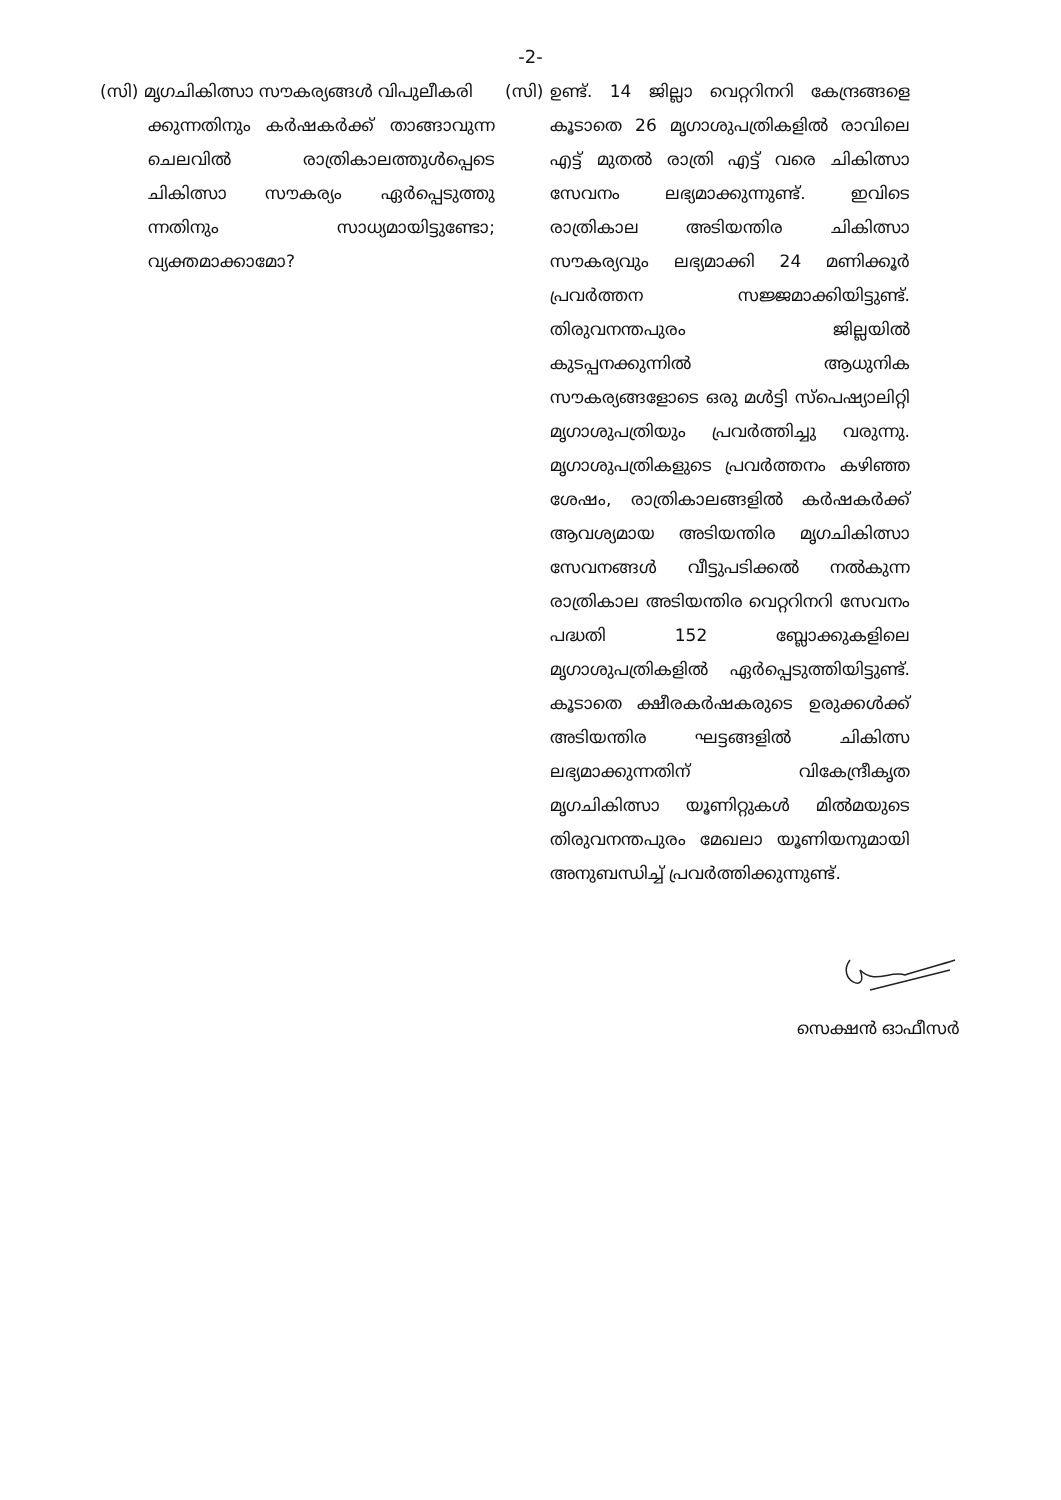-2-
(സി) മൃഗചികിത്സാ സൗകര്യങ്ങൾ വിപുലീകരി
ക്കുന്നതിനും കർഷകർക്ക് താങ്ങാവുന്ന ചെലവിൽ രാത്രികാലത്തുൾപ്പെടെ ചികിത്സാ സൗകര്യം ഏർപ്പെടുത്തു ന്നതിനും സാധ്യമായിട്ടുണ്ടോ; വ്യക്തമാക്കാമോ?
(സി)
ഉണ്ട്. 14 ജില്ലാ വെറ്ററിനറി കേന്ദ്രങ്ങളെ കൂടാതെ 26 മൃഗാശുപത്രികളിൽ രാവിലെ എട്ട് മുതൽ രാത്രി എട്ട് വരെ ചികിത്സാ സേവനം ലഭ്യമാക്കുന്നുണ്ട്. ഇവിടെ രാത്രികാല അടിയന്തിര ചികിത്സാ സൗകര്യവും ലഭ്യമാക്കി 24 മണിക്കൂർ പ്രവർത്തന സജ്ജമാക്കിയിട്ടുണ്ട്. തിരുവനന്തപുരം ജില്ലയിൽ കുടപ്പനക്കുന്നിൽ ആധുനിക സൗകര്യങ്ങളോടെ ഒരു മൾട്ടി സ്പെഷ്യാലിറ്റി മൃഗാശുപത്രിയും പ്രവർത്തിച്ചു വരുന്നു. മൃഗാശുപത്രികളുടെ പ്രവർത്തനം കഴിഞ്ഞ ശേഷം, രാത്രികാലങ്ങളിൽ കർഷകർക്ക് ആവശ്യമായ അടിയന്തിര മൃഗചികിത്സാ സേവനങ്ങൾ വീട്ടുപടിക്കൽ നൽകുന്ന രാത്രികാല അടിയന്തിര വെറ്ററിനറി സേവനം പദ്ധതി 152 ബ്ലോക്കുകളിലെ മൃഗാശുപത്രികളിൽ ഏർപ്പെടുത്തിയിട്ടുണ്ട്. കൂടാതെ ക്ഷീരകർഷകരുടെ ഉരുക്കൾക്ക് അടിയന്തിര ഘട്ടങ്ങളിൽ ചികിത്സ ലഭ്യമാക്കുന്നതിന് വികേന്ദ്രീകൃത മൃഗചികിത്സാ യൂണിറ്റുകൾ മിൽമയുടെ തിരുവനന്തപുരം മേഖലാ യൂണിയനുമായി അനുബന്ധിച്ച് പ്രവർത്തിക്കുന്നുണ്ട്.
സെക്ഷൻ ഓഫീസർ